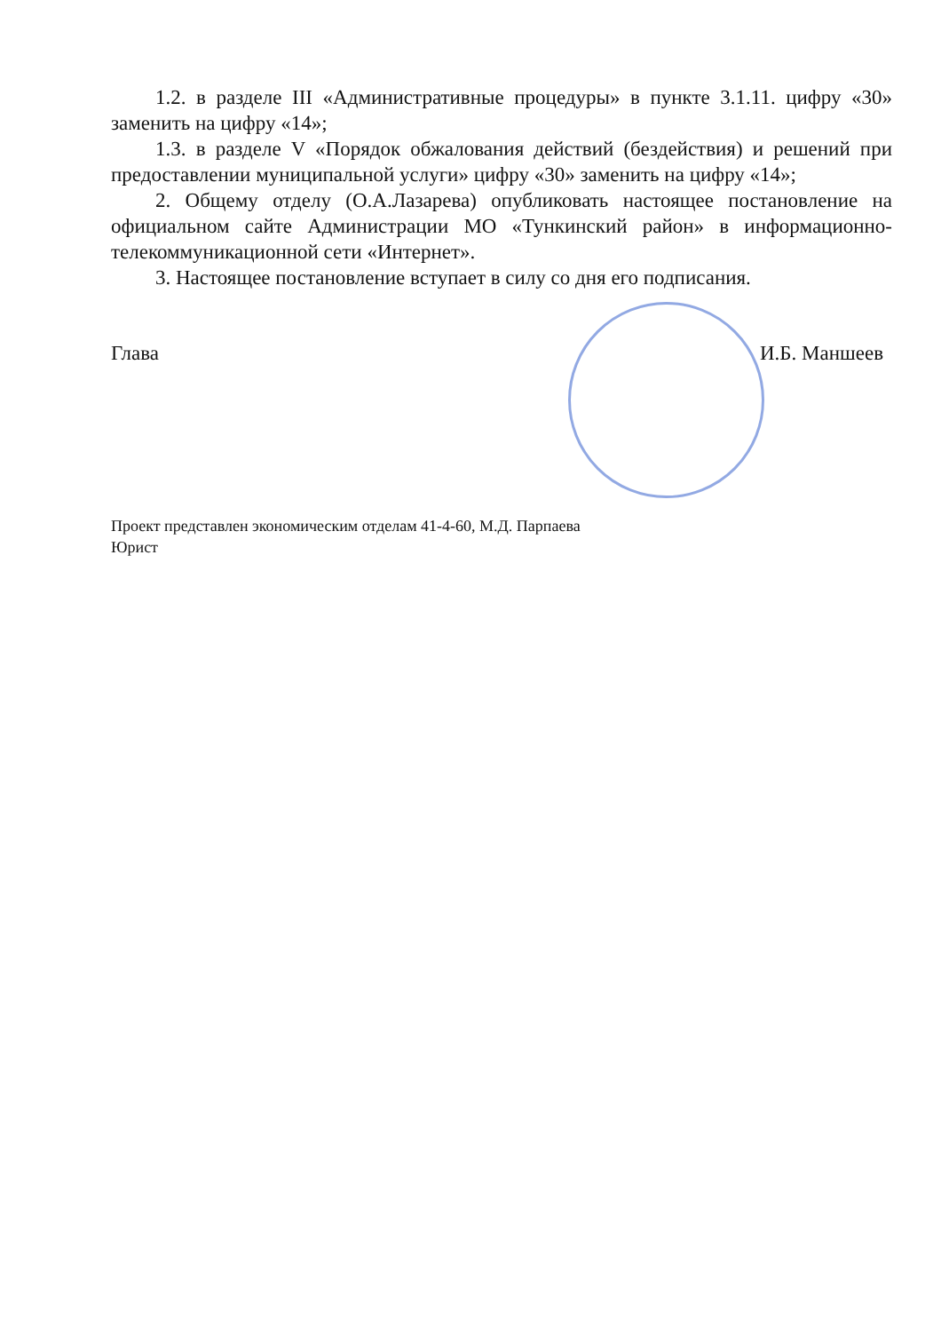1.2. в разделе III «Административные процедуры» в пункте 3.1.11. цифру «30» заменить на цифру «14»;
1.3. в разделе V «Порядок обжалования действий (бездействия) и решений при предоставлении муниципальной услуги» цифру «30» заменить на цифру «14»;
2. Общему отделу (О.А.Лазарева) опубликовать настоящее постановление на официальном сайте Администрации МО «Тункинский район» в информационно-телекоммуникационной сети «Интернет».
3. Настоящее постановление вступает в силу со дня его подписания.
Глава И.Б. Маншеев
Проект представлен экономическим отделам 41-4-60, М.Д. Парпаева
Юрист